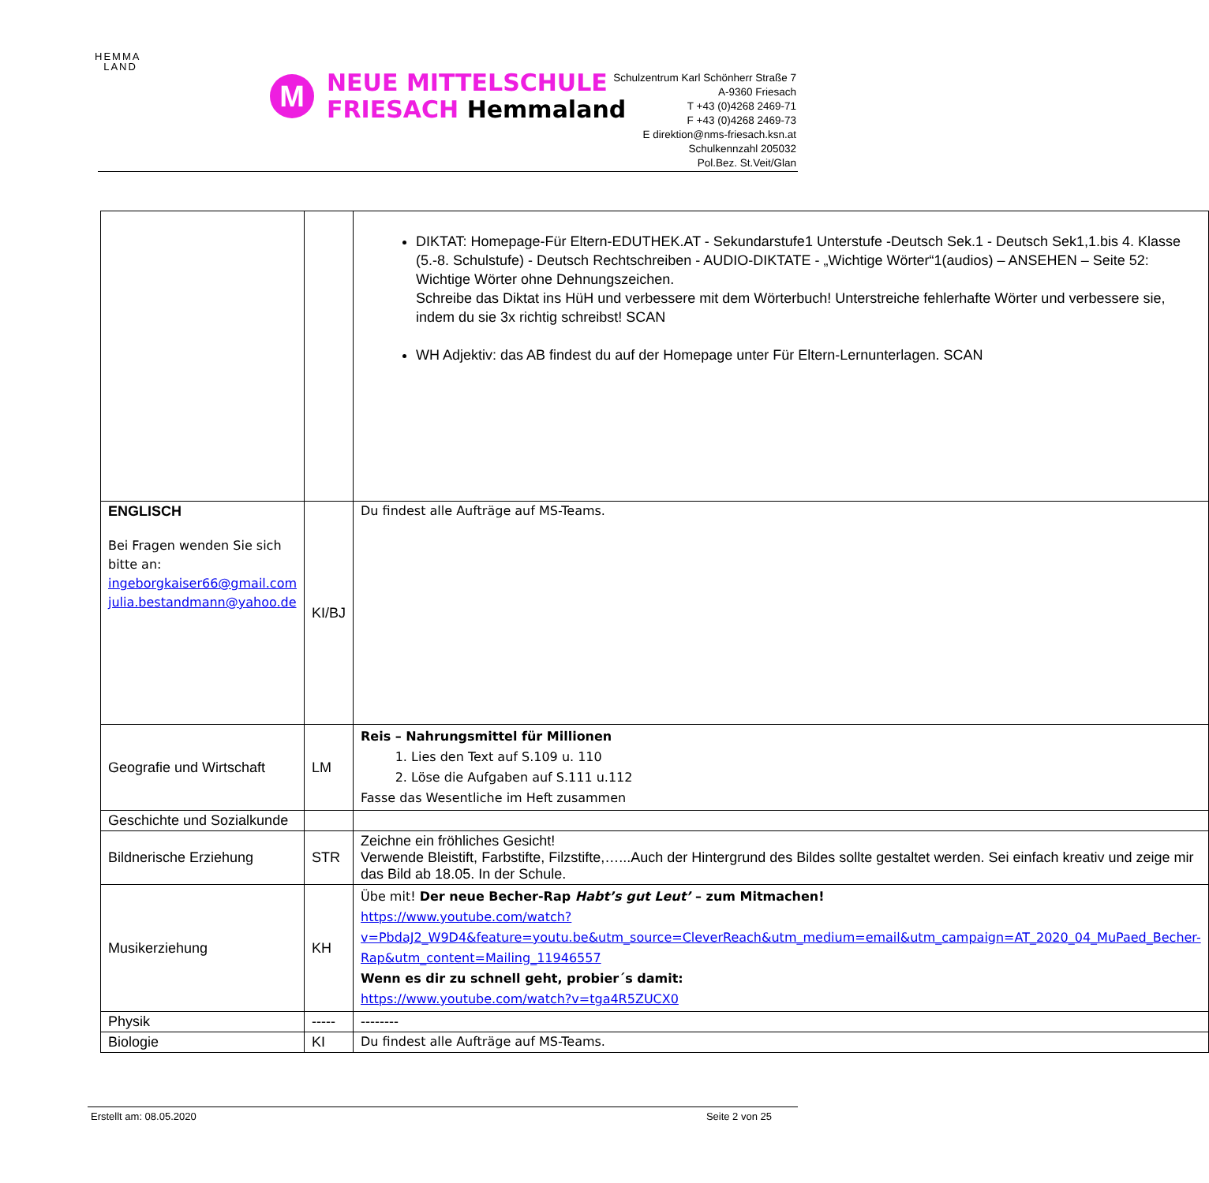HEMMA
LAND
M
NEUE MITTELSCHULE
FRIESACH Hemmaland
Schulzentrum Karl Schönherr Straße 7
A-9360 Friesach
T +43 (0)4268 2469-71
F +43 (0)4268 2469-73
E direktion@nms-friesach.ksn.at
Schulkennzahl 205032
Pol.Bez. St.Veit/Glan
| | | DIKTAT: Homepage-Für Eltern-EDUTHEK.AT - Sekundarstufe1 Unterstufe -Deutsch Sek.1 - Deutsch Sek1,1.bis 4. Klasse (5.-8. Schulstufe) - Deutsch Rechtschreiben - AUDIO-DIKTATE - „Wichtige Wörter“1(audios) – ANSEHEN – Seite 52: Wichtige Wörter ohne Dehnungszeichen. Schreibe das Diktat ins HüH und verbessere mit dem Wörterbuch! Unterstreiche fehlerhafte Wörter und verbessere sie, indem du sie 3x richtig schreibst! SCAN WH Adjektiv: das AB findest du auf der Homepage unter Für Eltern-Lernunterlagen. SCAN |
| ENGLISCH Bei Fragen wenden Sie sich bitte an: ingeborgkaiser66@gmail.com julia.bestandmann@yahoo.de | KI/BJ | Du findest alle Aufträge auf MS-Teams. |
| Geografie und Wirtschaft | LM | Reis – Nahrungsmittel für Millionen 1. Lies den Text auf S.109 u. 110 2. Löse die Aufgaben auf S.111 u.112 Fasse das Wesentliche im Heft zusammen |
| Geschichte und Sozialkunde | | |
| Bildnerische Erziehung | STR | Zeichne ein fröhliches Gesicht! Verwende Bleistift, Farbstifte, Filzstifte,…...Auch der Hintergrund des Bildes sollte gestaltet werden. Sei einfach kreativ und zeige mir das Bild ab 18.05. In der Schule. |
| Musikerziehung | KH | Übe mit! Der neue Becher-Rap Habt’s gut Leut’ – zum Mitmachen! https://www.youtube.com/watch?v=PbdaJ2_W9D4&feature=youtu.be&utm_source=CleverReach&utm_medium=email&utm_campaign=AT_2020_04_MuPaed_Becher-Rap&utm_content=Mailing_11946557 Wenn es dir zu schnell geht, probier´s damit: https://www.youtube.com/watch?v=tga4R5ZUCX0 |
| Physik | ----- | -------- |
| Biologie | KI | Du findest alle Aufträge auf MS-Teams. |
Erstellt am: 08.05.2020 Seite 2 von 25